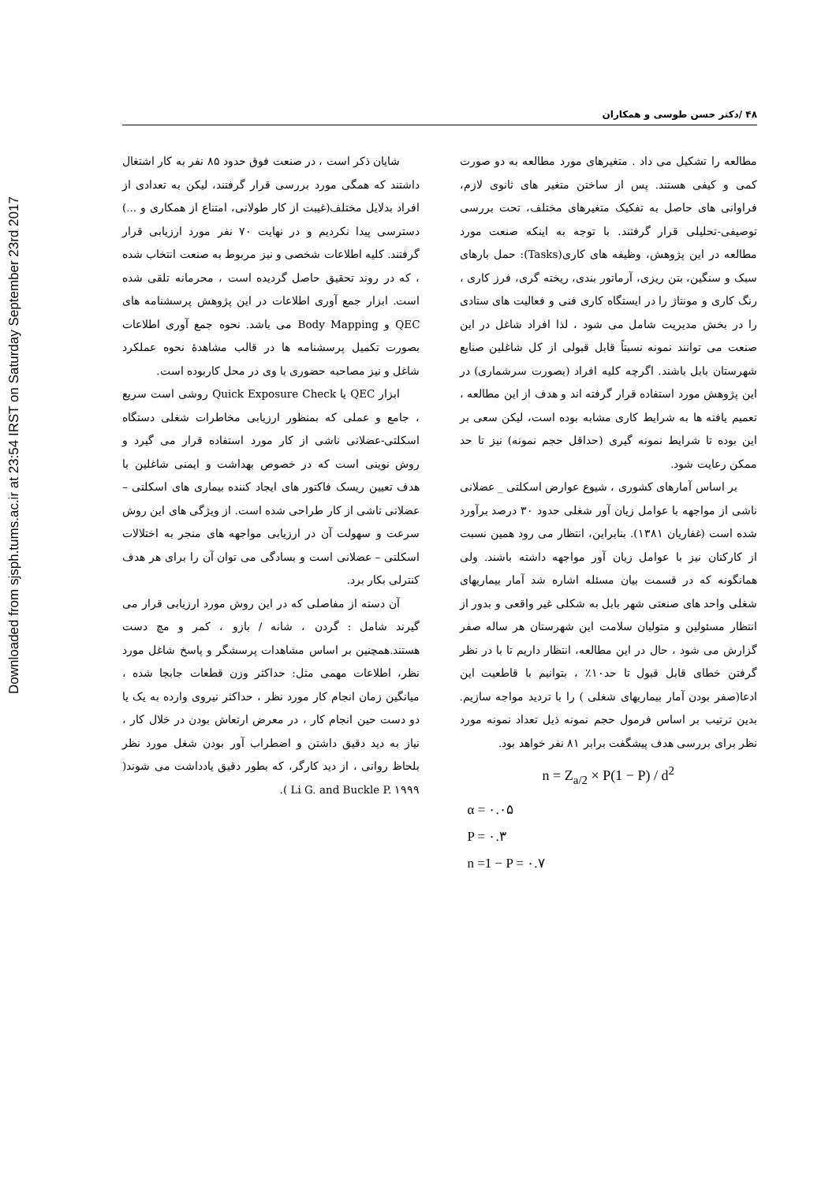Downloaded from sjsph.tums.ac.ir at 23:54 IRST on Saturday September 23rd 2017
۴۸ /دکتر حسن طوسی و همکاران
مطالعه را تشکیل می داد . متغیرهای مورد مطالعه به دو صورت کمی و کیفی هستند. پس از ساختن متغیر های ثانوی لازم، فراوانی های حاصل به تفکیک متغیرهای مختلف، تحت بررسی توصیفی-تحلیلی قرار گرفتند. با توجه به اینکه صنعت مورد مطالعه در این پژوهش، وظیفه های کاری(Tasks): حمل بارهای سبک و سنگین، بتن ریزی، آرماتور بندی، ریخته گری، فرز کاری ، رنگ کاری و مونتاژ را در ایستگاه کاری فنی و فعالیت های ستادی را در بخش مدیریت شامل می شود ، لذا افراد شاغل در این صنعت می توانند نمونه نسبتاً قابل قبولی از کل شاغلین صنایع شهرستان بابل باشند. اگرچه کلیه افراد (بصورت سرشماری) در این پژوهش مورد استفاده قرار گرفته اند و هدف از این مطالعه ، تعمیم یافته ها به شرایط کاری مشابه بوده است، لیکن سعی بر این بوده تا شرایط نمونه گیری (حداقل حجم نمونه) نیز تا حد ممکن رعایت شود.
بر اساس آمارهای کشوری ، شیوع عوارض اسکلتی _ عضلانی ناشی از مواجهه با عوامل زیان آور شغلی حدود ۳۰ درصد برآورد شده است (غفاریان ۱۳۸۱). بنابراین، انتظار می رود همین نسبت از کارکنان نیز با عوامل زیان آور مواجهه داشته باشند. ولی همانگونه که در قسمت بیان مسئله اشاره شد آمار بیماریهای شغلی واحد های صنعتی شهر بابل به شکلی غیر واقعی و بدور از انتظار مسئولین و متولیان سلامت این شهرستان هر ساله صفر گزارش می شود ، حال در این مطالعه، انتظار داریم تا با در نظر گرفتن خطای قابل قبول تا حد۱۰٪ ، بتوانیم با قاطعیت این ادعا(صفر بودن آمار بیماریهای شغلی ) را با تردید مواجه سازیم. بدین ترتیب بر اساس فرمول حجم نمونه ذیل تعداد نمونه مورد نظر برای بررسی هدف پیشگفت برابر ۸۱ نفر خواهد بود.
n = Z<sub>a/2</sub> × P(1 − P) / d<sup>2</sup>
α = ۰.۰۵
P = ۰.۳
n =1 − P = ۰.۷
شایان ذکر است ، در صنعت فوق حدود ۸۵ نفر به کار اشتغال داشتند که همگی مورد بررسی قرار گرفتند، لیکن به تعدادی از افراد بدلایل مختلف(غیبت از کار طولانی، امتناع از همکاری و ...) دسترسی پیدا نکردیم و در نهایت ۷۰ نفر مورد ارزیابی قرار گرفتند. کلیه اطلاعات شخصی و نیز مربوط به صنعت انتخاب شده ، که در روند تحقیق حاصل گردیده است ، محرمانه تلقی شده است. ابزار جمع آوری اطلاعات در این پژوهش پرسشنامه های QEC و Body Mapping می باشد. نحوه جمع آوری اطلاعات بصورت تکمیل پرسشنامه ها در قالب مشاهدهٔ نحوه عملکرد شاغل و نیز مصاحبه حضوری با وی در محل کاربوده است.
ابزار QEC یا Quick Exposure Check روشی است سریع ، جامع و عملی که بمنظور ارزیابی مخاطرات شغلی دستگاه اسکلتی-عضلانی ناشی از کار مورد استفاده قرار می گیرد و روش نوینی است که در خصوص بهداشت و ایمنی شاغلین با هدف تعیین ریسک فاکتور های ایجاد کننده بیماری های اسکلتی – عضلانی ناشی از کار طراحی شده است. از ویژگی های این روش سرعت و سهولت آن در ارزیابی مواجهه های منجر به اختلالات اسکلتی – عضلانی است و بسادگی می توان آن را برای هر هدف کنترلی بکار برد.
آن دسته از مفاصلی که در این روش مورد ارزیابی قرار می گیرند شامل : گردن ، شانه / بازو ، کمر و مچ دست هستند.همچنین بر اساس مشاهدات پرسشگر و پاسخ شاغل مورد نظر، اطلاعات مهمی مثل: حداکثر وزن قطعات جابجا شده ، میانگین زمان انجام کار مورد نظر ، حداکثر نیروی وارده به یک یا دو دست حین انجام کار ، در معرض ارتعاش بودن در خلال کار ، نیاز به دید دقیق داشتن و اضطراب آور بودن شغل مورد نظر بلحاظ روانی ، از دید کارگر، که بطور دقیق یادداشت می شوند( Li G. and Buckle P. ۱۹۹۹ ).